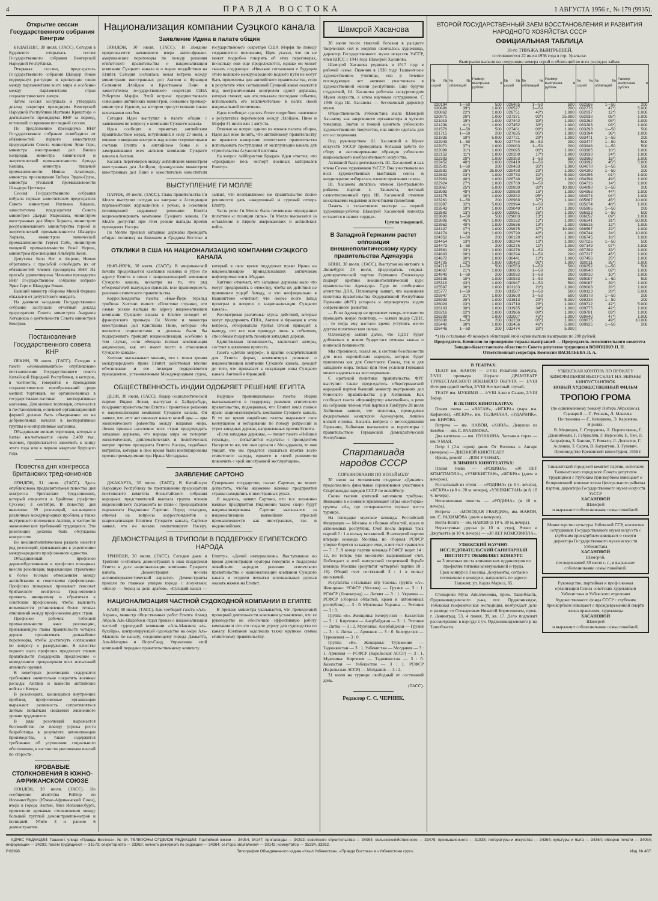4 ПРАВДА ВОСТОКА 1 АВГУСТА 1956 г., № 179 (9935).
Открытие сессии Государственного собрания Венгрии
БУДАПЕШТ, 30 июля. (ТАСС). Сегодня в Будапеште открылась сессия Государственного собрания Венгерской Народной Республики.
Открывая сессию, председатель Государственного собрания Шандор Ронаи подчеркнул растущие и крепнущие связи между парламентами всего мира и особенно между парламентами стран социалистического лагеря.
Затем сессия заслушала и утвердила доклад секретаря президиума Венгерской Народной Республики Иштвана Криштофа о деятельности президиума ВНР за период, истекший со времени последней сессии.
По предложению президиума ВНР Государственное собрание освободило от обязанностей первого заместителя председателя Совета министров Эрне Гере, министра иностранных дел Яноша Болдоцки, министра химической и энергетической промышленности Арпада Кишша, министра пищевой промышленности Имина Альтомаре, министра просвещения Тибора Эрдеи-Груза, министра угольной промышленности Шандора Цоттнера.
Сессия Государственного собрания избрала первым заместителем председателя Совета министров Иштвана Хидаша, заместителем председателя Совета министров Дьердя Марошана, министром иностранных дел Имре Хорвата, министром реорганизованного министерства горной и энергетической промышленности Шандора Хорвата, министром химической промышленности Гергея Сабо, министром пищевой промышленности Режё Нерша, министром просвещения Альберта Коня.
Депутаты Бела Вег и Ференц Немаи обратились с просьбой освободить их от обязанностей членов президиума ВНР. Их просьба удовлетворена. Членами президиума ВНР Государственное собрание избрало Эрне Гере и Шандора Ронаи.
Бывший министр обороны Михай Фаркаш отказался от депутатского мандата.
На дневном заседании Государственное собрание заслушало отчетный доклад председателя Совета министров Андраша Хегедюша о деятельности Совета министров Венгрии.
Постановление Государственного совета КНР
ПЕКИН, 30 июля. (ТАСС). Сегодня в газете «Жэньминьжибао» опубликовано постановление Государственного совета Китайской Народной Республики, в котором, в частности, говорится о проведении социалистических преобразований среди мелких торговцев, не организованных в государственно-частные кооперативные магазины. Для мелких торговцев, отмечается в постановлении, основной организационной формой должно быть объединение их на добровольных началах в кооперативные группы и кооперативные магазины.
Объединение мелких торговцев, которых в Китае насчитывается около 2.400 тыс. человек, предполагается закончить к концу этого года или в первом квартале будущего года.
Повестка дня конгресса британских тред-юнионов
ЛОНДОН, 31 июля. (ТАСС). Здесь опубликована предварительная повестка дня конгресса британских тред-юнионов, который откроется в Брайтоне (графство Суссекс) 3 сентября. В повестку дня включено 89 резолюций, касающихся различных международных проблем, а также внутреннего положения Англии, в частности экономических требований трудящихся. Эти резолюции должны быть обсуждены конгрессом.
Во внешнеполитическом разделе имеется ряд резолюций, призывающих к укреплению международного профсоюзного единства.
Объединенный профсоюз деревообделочников и профсоюз пожарных внесли резолюции, выражающие стремление к более тесным отношениям между английскими и советскими профсоюзами. Профсоюз пожарных призывает генсовет британского конгресса тред-юнионов проявить инициативу и обратиться к советским профсоюзам, чтобы выяснить возможности установления более тесных отношений между профсоюзами двух стран.
Профсоюз рабочих табачной промышленности внес резолюцию, призывающую главы правительств четырех держав организовать дальнейшие переговоры, чтобы достигнуть соглашения по вопросу о разоружении. В качестве первого шага профсоюз предлагает главам правительств поддержать предложение о немедленном прекращении всех испытаний атомного оружия.
В некоторых резолюциях содержатся требования значительно сократить военные расходы Англии и вывести английские войска с Кипра.
В резолюциях, касающихся внутренних проблем, профсоюзные организации выражают решимость сопротивляться любым попыткам снижения жизненного уровня трудящихся.
В ряде резолюций выражается беспокойство по поводу угрозы роста безработицы в результате автоматизации производства, а также содержится требование об улучшении социального обеспечения, в частности увеличения пенсий по старости.
КРОВАВЫЕ СТОЛКНОВЕНИЯ В ЮЖНО-АФРИКАНСКОМ СОЮЗЕ
ЛОНДОН, 30 июля. (ТАСС). По сообщению агентства Рейтер из Иоганнесбурга (Южно-Африканский Союз), вчера в городе Эватон, близ Иоганнесбурга, произошли кровавые столкновения между большой группой демонстрантов-негров и полицией. Убито 3 и ранено 6 демонстрантов.
Национализация компании Суэцкого канала
Заявление Идена в палате общин
ЛОНДОН, 30 июля. (ТАСС). В Лондоне продолжаются начавшиеся вчера англо-франко-американские переговоры по поводу решения египетского правительства о национализации компании Суэцкого канала и о мерах воздействия на Египет. Сегодня состоялась новая встреча между министрами иностранных дел Англии и Франции Селвином Ллойдом и Кристианом Пино и заместителем государственного секретаря США Робертом Мэрфи. Этой встрече предшествовало совещание английских министров, созванное премьер-министром Иденом, на котором присутствовали также начальники штабов.
Сегодня Иден выступил в палате общин с заявлением по вопросу о компании Суэцкого канала.
Иден сообщил о принятых английским правительством мерах, вступивших в силу 27 июля, а именно о введении контроля над всеми стерлинговыми счетами Египта в английском банке и о замораживании всех активов компании Суэцкого канала в Англии.
Касаясь переговоров между английским министром иностранных дел Ллойдом, французским министром иностранных дел Пино и заместителем заместителя государственного секретаря США Мэрфи по поводу создавшегося положения, Иден указал, что он не может подробно говорить об этих переговорах, поскольку они еще продолжаются, однако он может сказать следующее: «Никакие соглашения о будущем этого великого международного водного пути не могут быть приемлемы для английского правительства, если в результате этих соглашений Суэцкий канал окажется под неограниченным контролем одной державы, которая сможет, как это показали последние события, использовать его исключительно в целях своей национальной политики».
Иден пообещал сделать более подробное заявление о результатах переговоров между Ллойдом, Пино и Мэрфи 31 июля или 1 августа.
Отвечая на вопрос одного из членов палаты общин, Иден дал ясно понять, что английскому правительству не нравится намерение египетского правительства использовать поступления от эксплуатации канала для строительства Асуанской плотины.
На вопрос лейбористки Брэддок Иден ответил, что «прекращен весь экспорт военных материалов Египту».
ВЫСТУПЛЕНИЕ ГИ МОЛЛЕ
ПАРИЖ, 30 июля. (ТАСС). Глава правительства Ги Молле выступил сегодня на завтраке в Ассоциации парламентских журналистов с речью, в основном посвященной недавнему решению Египта национализировать компанию Суэцкого канала. Ги Молле допустил при этом резкие выпады против президента Насера.
Ги Молле призвал западные державы проводить общую политику на Ближнем и Среднем Востоке и заявил, что возглавляемое им правительство полно решимости дать «энергичный и суровый отпор» Египту.
Часть речи Ги Молле была посвящена оправданию политики «с позиции силы». Ги Молле высказался за оставление в Европе американских и английских войск.
ОТКЛИКИ В США НА НАЦИОНАЛИЗАЦИЮ КОМПАНИИ СУЭЦКОГО КАНАЛА
НЬЮ-ЙОРК, 30 июля. (ТАСС). В американской печати продолжается кампания нажима и угроз по адресу Египта в связи с национализацией компании Суэцкого канала, несмотря на то, что ряд обозревателей вынужден признать всю правомерность решения египетского правительства.
Корреспондентка газеты «Нью-Йорк геральд трибюн» Хиггинс пишет: «Поистине странно, что самые резкие выпады по адресу национализации компании Суэцкого канала в Египте исходят от французского премьера Ги Молле и министра иностранных дел Кристиана Пино, которые оба являются социалистами и должны были бы поддерживать принцип национализации, особенно в том случае, если обещана полная компенсация акционерам, как это имеет место в отношении Суэцкого канала».
Хиггинс высказывает мнение, что с точки зрения международного права Египет действовал вполне обоснованно и его позиция подкрепляется прецедентом, установленным Международным судом, который в свое время поддержал право Ирана на национализацию принадлежавших англичанам нефтепромыслов в Абадане.
Хиггинс отмечает, что западные державы мало что могут предпринять в отместку, чтобы их действия не причинили ущерб Западу, и что неофициально в Вашингтоне «считают, что скорее всего Запад проиграл в вопросе о национализации Суэцкого канала».
Рассматривая различные курсы действий, которые могут предпринять США, Англия и Франция в этом вопросе, обозреватели братья Олсоп приходят к выводу, что все они приведут лишь к событиям, способным подорвать позиции западных держав.
Единственная возможность, заключают авторы, состоит в заявлении протеста.
Газета «Дейли миррор», в крайне оскорбительной для Египта форме, комментируя решение о национализации компании Суэцкого канала, доходит до того, что призывает к оккупации зоны Суэцкого канала Англией и Францией.
ОБЩЕСТВЕННОСТЬ ИНДИИ ОДОБРЯЕТ РЕШЕНИЕ ЕГИПТА
ДЕЛИ, 30 июля. (ТАСС). Лидер социалистической партии Индии Лохия, выступая в Хайдерабаде, поздравил правительство Египта с принятием решения о национализации компании Суэцкого канала. Он заявил, что этот акт означает начало новой эры — эры экономического равенства между нациями мира. Лохия призвал население всех стран предупредить западные державы, что народы мира не потерпят экономических, дипломатических и политических интриг против президента Египта Насера, подобных интригам, которые в свое время были инспирированы против премьер-министра Ирана Мосаддыка.
Ведущие провинциальные газеты Индии высказываются в поддержку решения египетского правительства, подчеркивая, что Египет имел полное право национализировать компанию Суэцкого канала. В то же время индийские газеты выражают свое возмущение и негодование по поводу репрессий и угроз западных держав, направленных против Египта.
«Если западные державы, — пишет газета «Нейшнл геральд», — попытаются «сделать» с президентом Насером то же, что они сделали с Мосаддыком, то они увидят, что им придется сражаться против всего египетского народа, единого в своей решимости покончить с эрой иностранной эксплуатации».
ЗАЯВЛЕНИЕ САРТОНО
ДЖАКАРТА, 30 июля. (ТАСС). В Китайскую Народную Республику по приглашению председателя постоянного комитета Всекитайского собрания народных представителей выехала группа членов индонезийского парламента во главе с председателем парламента Индонезии Сартоно. Перед отъездом, отвечая на вопросы корреспондентов о национализации Египтом Суэцкого канала, Сартоно заявил, что он весьма симпатизирует Насеру. Суверенное государство, сказал Сартоно, не может допустить, чтобы жизненно важные предприятия страны находились в иностранных руках.
Я надеюсь, заявил Сартоно, что все жизненно важные предприятия Индонезии также скоро будут национализированы. Сартоно высказался за национализацию важнейших отраслей промышленности как иностранных, так и индонезийских.
ДЕМОНСТРАЦИЯ В ТРИПОЛИ В ПОДДЕРЖКУ ЕГИПЕТСКОГО НАРОДА
ТРИПОЛИ, 30 июля. (ТАСС). Сегодня днем в Триполи состоялась демонстрация в знак поддержки Египта в деле национализации компании Суэцкого канала. Демонстрация носила антиимпериалистический характер. Демонстранты прошли по главным улицам города с лозунгами: «Насер — борец за дело арабов», «Суэцкий канал — Египту», «Долой империализм». Выступавшие во время демонстрации ораторы говорили о поддержке ливийским народом решения египетского правительства о национализации компании Суэцкого канала и осудили попытки колониальных держав оказать нажим на Египет.
НАЦИОНАЛИЗАЦИЯ ЧАСТНОЙ СУДОХОДНОЙ КОМПАНИИ В ЕГИПТЕ
КАИР, 30 июля. (ТАСС). Как сообщает газета «Аль-Ахрам», министр общественных работ Египта Ахмед Абдель Аль-Шарабаси отдал приказ о национализации частной судоходной компании «Аль-Манзила аль-бухейра», контролирующей судоходство на озере Аль-Манзила по каналу, соединяющему города Дамьетта, Аль-Матария и Порт-Саид. Управление этой компанией передано правительственному комитету.
В приказе министра указывается, что проведенной проверкой деятельности компании установлено, что ее руководство не обеспечило эффективную работу компании и что это создало угрозу для судоходства по каналу. Компания задолжала также крупные суммы египетскому правительству.
Шамсрой Хасанова
30 июля после тяжелой болезни в расцвете творческих сил и энергии скончалась художница, директор Государственного музея искусств УзССР, член КПСС с 1941 года Шамсрой Хасанова.
Шамсрой Хасанова родилась в 1917 году в рабочей семье. Окончив в 1938 году Ташкентское художественное училище, она в течение последующих лет активно участвовала в художественной жизни республики. Еще будучи студенткой, Ш. Хасанова работала экскурсоводом Музея искусств, а затем научным сотрудником. С 1946 года Ш. Хасанова — бессменный директор музея.
Общественность Узбекистана знала Шамсрой Хасанову как энергичного организатора и чуткого товарища. Знаток и тонкий ценитель узбекского художественного творчества, она много сделала для его исследования.
Под руководством Ш. Хасановой в Музее искусств УзССР проводилась большая работа по сбору и экспонированию образцов узбекского национального изобразительного искусства.
Активной была деятельность Ш. Хасановой и как члена Союза художников УзССР. Она участвовала во всех художественных выставках союза и неоднократно избиралась членом правления союза.
Ш. Хасанова являлась членом Центрального райкома партии г. Ташкента, честный самоотверженный труд Ш. Хасановой отмечен несколькими медалями и почетными грамотами.
Память о талантливом мастере — первой художнице-узбечке Шамсрой Хасановой навсегда останется в наших сердцах.
Группа товарищей.
В Западной Германии растет оппозиция внешнеполитическому курсу правительства Аденауэра
БОНН, 30 июля. (ТАСС). Выступая на митинге в Люнебурге 28 июля, председатель социал-демократической партии Германии Олленхауэр подверг критике внешнеполитический курс правительства Аденауэра. Судя по сообщению агентства ДПА, Олленхауэр заявил, что нынешняя политика правительства Федеративной Республики Германии (ФРГ) устарела и опровергнута ходом современного развития.
— Если Аденауэр не проявляет теперь готовности проводить новую политику, — заявил лидер СДПГ, — то тогда ему настало время уступить место другим политическим силам.
Олленхауэр заявил далее, что СДПГ будет добиваться в новом бундестаге отмены закона о воинской повинности.
Мы стремимся, сказал он, к системе безопасности для всех европейских народов, которая будет приемлема как для Советского Союза, так и для западного мира. Только при этом условии Германия может надеяться на воссоединение.
С критикой политики правительства ФРГ выступил также председатель общегерманской народной партии бывший министр внутренних дел боннского правительства д-р Хейнеман. Как сообщает газета «Франкфуртер альгемейне», в речи на собрании членов этой партии в Гамбурге 28 июля Хейнеман заявил, что политика, проводимая федеральным канцлером Аденауэром, лишена всякой основы. Касаясь вопроса о воссоединении Германии, Хейнеман высказался за переговоры с правительством Германской Демократической Республики.
Спартакиада народов СССР
СОРЕВНОВАНИЯ ПО ВОЛЕЙБОЛУ
30 июля на московском стадионе «Динамо» продолжались финальные соревнования участников Спартакиады народов СССР по волейболу.
Снова тысячи зрителей заполнили трибуны. Внимание в основном привлекают игры «шестерки» группы «А», где оспариваются первые места турнира.
На площадке мужские команды Российской Федерации — Москвы и сборная областей, краев и автономных республик. Счет после первых трех партий 2 : 1 в пользу москвичей. В четвертой партии впереди команда Москвы, но сборная РСФСР упорно борется за каждое очко, и вот счет сравнялся — 7 : 7. В конце партии команда РСФСР ведет 14 : 12, но теперь уже москвичи выравнивают счет. Побеждает в этой интересной спортивной борьбе команда Москвы (результат четвертой партии 18 : 16). Общий счет состязаний 3 : 1 в пользу москвичей.
Результаты остальных игр таковы. Группа «А». Женщины: РСФСР (Москва) — Грузия — 3 : 1. РСФСР (Ленинград) — Латвия — 3 : 1. Украина — РСФСР (сборная областей, краев и автономных республик) — 3 : 0. Мужчины: Украина — Эстония — 3 : 0.
Группа «Б». Женщины: Белоруссия — Казахстан — 3 : 1. Киргизия — Азербайджан — 3 : 1. Эстония — Литва — 3 : 2. Мужчины: Азербайджан — Грузия — 3 : 1. Литва — Армения — 3 : 0. Белоруссия — Туркмения — 3 : 0.
Группа «В». Женщины: Туркмения — Таджикистан — 3 : 1. Узбекистан — Молдавия — 3 : 1. Армения — РСФСР (Карельская АССР) — 3 : 1. Мужчины: Киргизия — Таджикистан — 3 : 0. Казахстан — Узбекистан — 3 : 1. РСФСР (Карельская АССР) — Молдавия — 3 : 2.
31 июля на турнире свободный от состязаний день.
(ТАСС).
Редактор С. С. ЧЕРНИК.
ВТОРОЙ ГОСУДАРСТВЕННЫЙ ЗАЕМ ВОССТАНОВЛЕНИЯ И РАЗВИТИЯ НАРОДНОГО ХОЗЯЙСТВА СССР
ОФИЦИАЛЬНАЯ ТАБЛИЦА
18-го ТИРАЖА ВЫИГРЫШЕЙ,
состоявшегося 22 июля 1956 года в гор. Уральске.
Выигрыши выпали на следующие номера серий и облигаций во всех разрядах займа:
| №№ серий | №№ облигаций | Размер выигрыша в рублях | №№ серий | №№ облигаций | Размер выигрыша в рублях | №№ серий | №№ облигаций | Размер выигрыша в рублях |
| --- | --- | --- | --- | --- | --- | --- | --- | --- |
| 020194 | 1—50 | 500 | 026485 | 1—50 | 500 | 032506 | 1—50 | 200 |
| 020686 | 39*) | 1.000 | 026527 | 1—50 | 200 | 032776 | 47*) | 5.000 |
| 020862 | 22*) | 1.000 | 026751 | 42*) | 1.000 | 032837 | 12*) | 1.000 |
| 020871 | 20*) | 1.000 | 027371 | 02*) | 25.000 | 032938 | 05*) | 1.000 |
| 021019 | 19*) | 1.000 | 027442 | 39*) | 1.000 | 033262 | 08*) | 1.000 |
| 021236 | 41*) | 1.000 | 027452 | 38*) | 1.000 | 033283 | 03*) | 1.000 |
| 021578 | 1—50 | 500 | 027481 | 08*) | 1.000 | 033293 | 1—50 | 500 |
| 021715 | 1—50 | 200 | 027635 | 05*) | 1.000 | 033394 | 36*) | 1.000 |
| 021835 | 18*) | 5.000 | 027721 | 29*) | 1.000 | 033471 | 1—50 | 200 |
| 022049 | 1—50 | 500 | 027784 | 26—50 | 200 | 033477 | 1—50 | 500 |
| 022071 | 37*) | 1.000 | 028083 | 1—50 | 200 | 033646 | 1—50 | 500 |
| 022099 | 31*) | 1.000 | 028095 | 06*) | 1.000 | 033905 | 10*) | 1.000 |
| 022152 | 11*) | 1.000 | 028288 | 17*) | 1.000 | 033938 | 24*) | 1.000 |
| 022383 | 28*) | 1.000 | 028383 | 1—50 | 500 | 033960 | 15*) | 1.000 |
| 022452 | 48*) | 1.000 | 028419 | 1—50 | 200 | 033992 | 45*) | 5.000 |
| 022501 | 1—50 | 200 | 028433 | 35*) | 1.000 | 034078 | 1—50 | 500 |
| 022591 | 25*) | 25.000 | 028498 | 22*) | 1.000 | 034280 | 1—50 | 200 |
| 022682 | 03*) | 1.000 | 028733 | 30*) | 5.000 | 034295 | 01*) | 1.000 |
| 022963 | 40*) | 1.000 | 028748 | 39*) | 1.000 | 034394 | 49*) | 1.000 |
| 022924 | 27*) | 1.000 | 028789 | 1—50 | 200 | 034716 | 14*) | 1.000 |
| 023067 | 25*) | 5.000 | 028830 | 30*) | 10.000 | 034898 | 1—50 | 200 |
| 023090 | 48*) | 1.000 | 028838 | 15*) | 1.000 | 034963 | 44*) | 1.000 |
| 023175 | 10*) | 1.000 | 028882 | 05*) | 1.000 | 034973 | 04*) | 1.000 |
| 023261 | 1—50 | 200 | 028968 | 37*) | 1.000 | 035667 | 45*) | 10.000 |
| 023397 | 32*) | 5.000 | 028994 | 1—50 | 200 | 035674 | 48*) | 1.000 |
| 023543 | 18*) | 1.000 | 029049 | 16*) | 1.000 | 035905 | 1—50 | 200 |
| 023580 | 13*) | 1.000 | 029051 | 26*) | 1.000 | 035923 | 1—50 | 500 |
| 023600 | 1—50 | 500 | 029083 | 13*) | 1.000 | 036052 | 09*) | 1.000 |
| 023806 | 45*) | 1.000 | 029162 | 12*) | 1.000 | 036241 | 31*) | 50.000 |
| 023962 | 48*) | 1.000 | 029636 | 19*) | 1.000 | 036515 | 12*) | 1.000 |
| 024107 | 07*) | 1.000 | 029675 | 37*) | 10.000 | 036567 | 22*) | 1.000 |
| 024174 | 14*) | 1.000 | 029790 | 48*) | 1.000 | 036744 | 24*) | 10.000 |
| 024352 | 1—50 | 200 | 030128 | 40*) | 1.000 | 036745 | 16*) | 1.000 |
| 024454 | 13*) | 1.000 | 030244 | 10*) | 1.000 | 037025 | 1—50 | 500 |
| 024473 | 1—50 | 200 | 030275 | 11*) | 1.000 | 037149 | 07*) | 1.000 |
| 024561 | 33*) | 1.000 | 030276 | 1—50 | 200 | 037299 | 33*) | 1.000 |
| 024603 | 06*) | 1.000 | 030294 | 1—50 | 200 | 037317 | 45*) | 1.000 |
| 024672 | 30*) | 1.000 | 030441 | 12*) | 1.000 | 037456 | 25*) | 1.000 |
| 024705 | 22*) | 1.000 | 030492 | 01*) | 1.000 | 038011 | 35*) | 1.000 |
| 024718 | 1—50 | 500 | 030553 | 1—50 | 500 | 038252 | 1—50 | 500 |
| 024807 | 21*) | 1.000 | 030685 | 1—50 | 200 | 038648 | 02*) | 1.000 |
| 024840 | 1—50 | 200 | 030832 | 1—50 | 200 | 038810 | 10*) | 1.000 |
| 025136 | 10*) | 1.000 | 030933 | 1—50 | 500 | 039007 | 1—50 | 500 |
| 025318 | 43*) | 1.000 | 030947 | 1—50 | 500 | 039067 | 39*) | 1.000 |
| 025597 | 36*) | 1.000 | 031163 | 20*) | 1.000 | 039083 | 28*) | 1.000 |
| 025777 | 1—50 | 200 | 031587 | 1—50 | 500 | 039123 | 28*) | 5.000 |
| 025947 | 31*) | 1.000 | 031608 | 1—50 | 500 | 039178 | 1—50 | 200 |
| 025993 | 30*) | 1.000 | 031613 | 29*) | 5.000 | 039238 | 1—50 | 200 |
| 026024 | 03*) | 1.000 | 031710 | 28*) | 1.000 | 039712 | 42*) | 5.000 |
| 026103 | 30*) | 1.000 | 031935 | 34*) | 1.000 | 039775 | 42*) | 1.000 |
| 026216 | 02*) | 1.000 | 031966 | 08*) | 1.000 | 039781 | 03*) | 1.000 |
| 026288 | 49*) | 1.000 | 032007 | 40*) | 1.000 | 039840 | 47*) | 1.000 |
| 026338 | 1—50 | 200 | 032230 | 05*) | 1.000 | 039875 | 49*) | 10.000 |
| 026442 | 30*) | 1.000 | 032456 | 46*) | 5.000 | 039925 | 1—50 | 200 |
| 026446 | 1—50 | 200 | 032474 | 30*) | 5.000 | | | |
*) На остальные 49 номеров облигаций этой серии выпали выигрыши по 200 рублей.
Председатель Комиссии по проведению тиража выигрышей — Председатель исполнительного комитета Западно-Казахстанского областного Совета депутатов трудящихся ВОЛОШКО П. П.
Ответственный секретарь Комиссии ВАСИЛЬЕВА Л. А.
В ТЕАТРАХ:
ТЕАТР им. НАВОИ — 1/VIII Искатели жемчуга, 2/VIII премьера Шурале. ДРАМТЕАТР ТУРКЕСТАНСКОГО ВОЕННОГО ОКРУГА — 1/VIII История одной любви, 2/VIII Несчастный случай.
ТЕАТР им. МУКИМИ — 1/VIII Азиз и Санам, 2/VIII Зафар.
В ЛЕТНИХ КИНОТЕАТРАХ:
Пламя гнева — «ВАТАН», «ИСКРА» (парк им. Кафанова), «ИСКРА», им. ТЕЛЬМАНА, «УДАРНИК», им. КИРОВА.
Встреча — им. НАВОИ, «ХИВА». Девушка из Бомбея — им. С. РАХИМОВА.
Два капитана — им. ПУШКИНА. Застава в горах — им. 9 МАЯ.
Петр I (2-я серия) днем. От Волхова к Ангаре (вечером) — ДНЕВНОЙ КИНОТЕАТР.
Ирена, домой! — ДОМ УЧЕНЫХ.
В ЗИМНИХ КИНОТЕАТРАХ:
Пламя гнева — «РОДИНА», «30 ЛЕТ КОМСОМОЛА», «УЗБЕКИСТАН», «ИСКРА» (днем и вечером).
Рассыльный из отеля — «РОДИНА» (в 8 ч. вечера), «ИСКРА» (в 8 ч. 20 м. вечера), «УЗБЕКИСТАН» (в 8, 10 ч. вечера).
Неоконченная повесть — «РОДИНА» (в 10 ч. вечера).
Встреча — «МОЛОДАЯ ГВАРДИЯ», им. НАВОИ, им. С. РАХИМОВА (днем и вечером).
Волга-Волга — им. НАВОИ (в 10 ч. 30 м. вечера).
Неразлучные друзья (в 10 ч. утра), Ромео и Джульетта (в 10 ч. вечера) — «30 ЛЕТ КОМСОМОЛА».
УЗБЕКСКИЙ НАУЧНО-ИССЛЕДОВАТЕЛЬСКИЙ САНИТАРНЫЙ ИНСТИТУТ ОБЪЯВЛЯЕТ КОНКУРС
на 3 штатных места клинических ординаторов по профилям гигиены коммунальной и труда.
Срок конкурса 3 месяца. Документы, согласно положению о конкурсе, направлять по адресу: Ташкент, ул. Карла Маркса, 85.
Стожарова Муза Аполлоновна, прож. Ташобласть, Орджоникидзевского р-на, пос. Орджоникидзе, Узбекская геофизическая экспедиция, возбуждает дело о разводе со Стожаровым Никитой Борисовичем, прож. г. Ленинград, 53, 4 линия, 39, кв. 17. Дело подлежит рассмотрению в нарсуде 1 уч. Орджоникидзевского р-на Ташобласти.
УЗБЕКСКАЯ КОНТОРА ПО ПРОКАТУ КИНОФИЛЬМОВ ВЫПУСКАЕТ НА ЭКРАНЫ КИНОУСТАНОВОК
НОВЫЙ ХУДОЖЕСТВЕННЫЙ ФИЛЬМ
ТРОПОЮ ГРОМА
(по одноименному роману Питера Абрахамса).
Сценарий — С. Рошаль, Л. Макеева.
Постановка — С. Кеворкова, Э. Карамяна.
В ролях:
В. Медведев, Г. Супрунова, Л. Перепелкина, Г. Джанибекян, Г. Габриелян, Г. Нерсесян, Е. Тэн, Л. Ашрафова, З. Занони, Т. Ромало, Л. Довлатов, Г. Аслании, Т. Сарян, В. Багратуни, З. Гулевич.
Производство Ереванской киностудии, 1956 г.
Ташкентский городской комитет партии, исполком Ташкентского городского Совета депутатов трудящихся с глубоким прискорбием извещают о безвременной кончине члена Центрального райкома партии, директора Государственного музея искусств УзССР
ХАСАНОВОЙ
Шамсрой
и выражают соболезнование семье покойной.
Министерство культуры Узбекской ССР, коллектив сотрудников Государственного музея искусств с глубоким прискорбием извещают о смерти директора Государственного музея искусств Узбекистана
ХАСАНОВОЙ
Шамсрой,
последовавшей 30 июля с. г., и выражают соболезнование семье покойной.
Руководство, партийная и профсоюзная организации Союза советских художников Узбекистана и Узбекского отделения Художественного фонда СССР с глубоким прискорбием извещают о преждевременной смерти члена правления, художницы
ХАСАНОВОЙ
Шамсрой
и выражают соболезнование семье покойной.
АДРЕС РЕДАКЦИИ: Ташкент, улица «Правды Востока», № 34. ТЕЛЕФОНЫ ОТДЕЛОВ РЕДАКЦИИ: Партийной жизни — 34054, 34147; пропаганды — 34292; советского строительства — 34054; сельскохозяйственного — 33479; промышленного — 31838; литературы и искусства — 34364; культуры и быта — 34364; обзоров печати — 34054; информации — 34292; писем трудящихся — 31573; секретариата — 33368; ночного дежурного по редакции — 34364; сектора объявлений — 38142; коммутатор — 35334, 33262.
Р.03998. Типография Объединенного изд-ва «Кзыл Узбекистан», «Правда Востока» и «Узбекистони сурх». Изд. № 487.